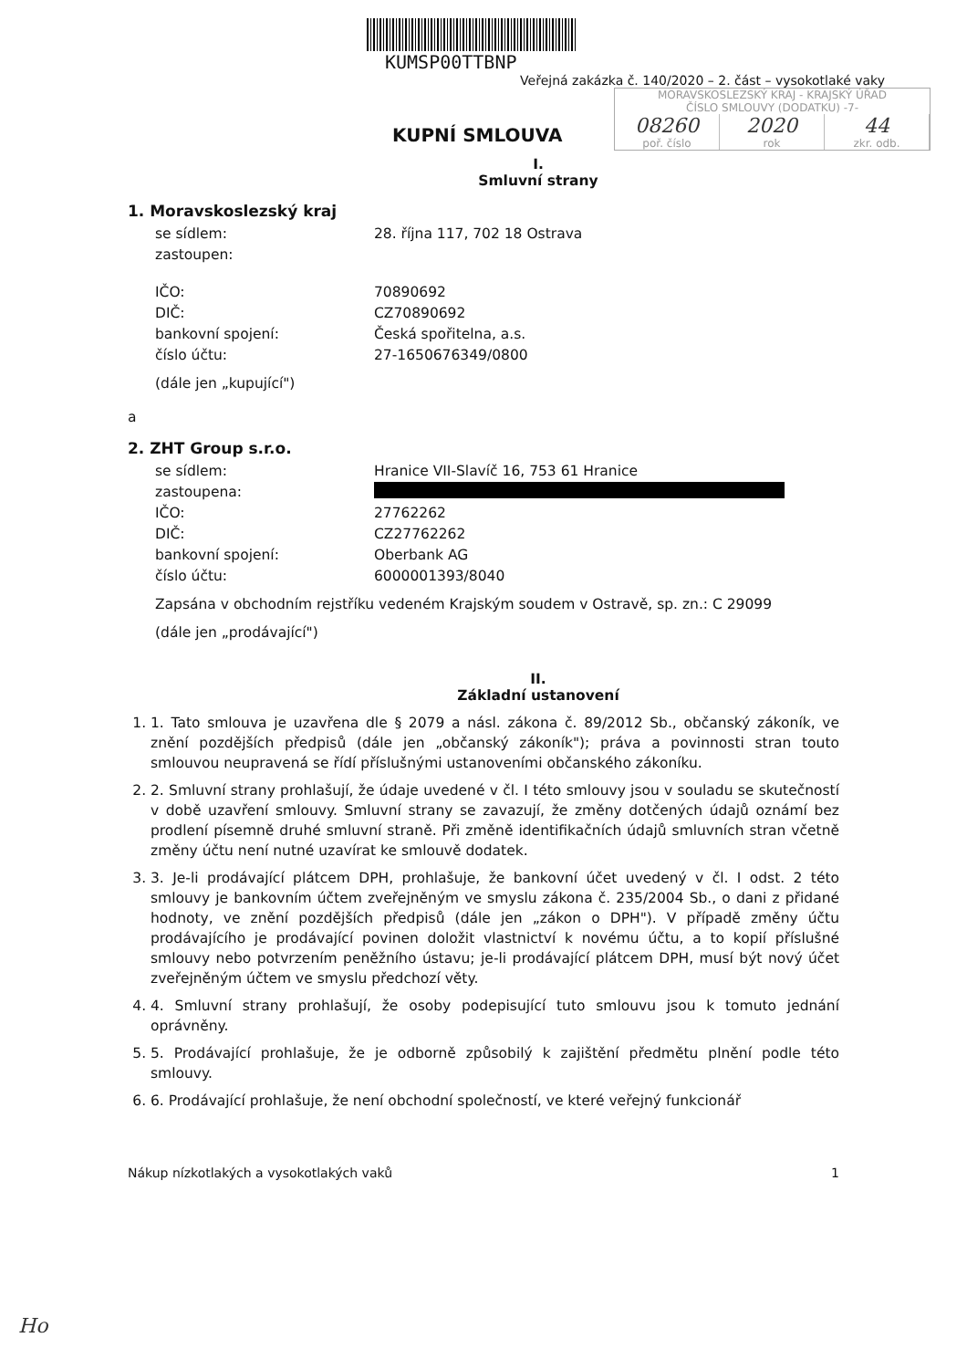KUMSP00TTBNP
Veřejná zakázka č. 140/2020 – 2. část – vysokotlaké vaky
KUPNÍ SMLOUVA
MORAVSKOSLEZSKÝ KRAJ - KRAJSKÝ ÚŘAD
ČÍSLO SMLOUVY (DODATKU) -7-
08260 2020 44
poř. číslo rok zkr. odb.
I.
Smluvní strany
1. Moravskoslezský kraj
se sídlem: 28. října 117, 702 18 Ostrava
zastoupen:
IČO: 70890692
DIČ: CZ70890692
bankovní spojení: Česká spořitelna, a.s.
číslo účtu: 27-1650676349/0800
(dále jen „kupující")
a
2. ZHT Group s.r.o.
se sídlem: Hranice VII-Slavíč 16, 753 61 Hranice
zastoupena:
IČO: 27762262
DIČ: CZ27762262
bankovní spojení: Oberbank AG
číslo účtu: 6000001393/8040
Zapsána v obchodním rejstříku vedeném Krajským soudem v Ostravě, sp. zn.: C 29099
(dále jen „prodávající")
II.
Základní ustanovení
1. 1. Tato smlouva je uzavřena dle § 2079 a násl. zákona č. 89/2012 Sb., občanský zákoník, ve znění pozdějších předpisů (dále jen „občanský zákoník"); práva a povinnosti stran touto smlouvou neupravená se řídí příslušnými ustanoveními občanského zákoníku.
2. 2. Smluvní strany prohlašují, že údaje uvedené v čl. I této smlouvy jsou v souladu se skutečností v době uzavření smlouvy. Smluvní strany se zavazují, že změny dotčených údajů oznámí bez prodlení písemně druhé smluvní straně. Při změně identifikačních údajů smluvních stran včetně změny účtu není nutné uzavírat ke smlouvě dodatek.
3. 3. Je-li prodávající plátcem DPH, prohlašuje, že bankovní účet uvedený v čl. I odst. 2 této smlouvy je bankovním účtem zveřejněným ve smyslu zákona č. 235/2004 Sb., o dani z přidané hodnoty, ve znění pozdějších předpisů (dále jen „zákon o DPH"). V případě změny účtu prodávajícího je prodávající povinen doložit vlastnictví k novému účtu, a to kopií příslušné smlouvy nebo potvrzením peněžního ústavu; je-li prodávající plátcem DPH, musí být nový účet zveřejněným účtem ve smyslu předchozí věty.
4. 4. Smluvní strany prohlašují, že osoby podepisující tuto smlouvu jsou k tomuto jednání oprávněny.
5. 5. Prodávající prohlašuje, že je odborně způsobilý k zajištění předmětu plnění podle této smlouvy.
6. 6. Prodávající prohlašuje, že není obchodní společností, ve které veřejný funkcionář
Nákup nízkotlakých a vysokotlakých vaků 1
Ho